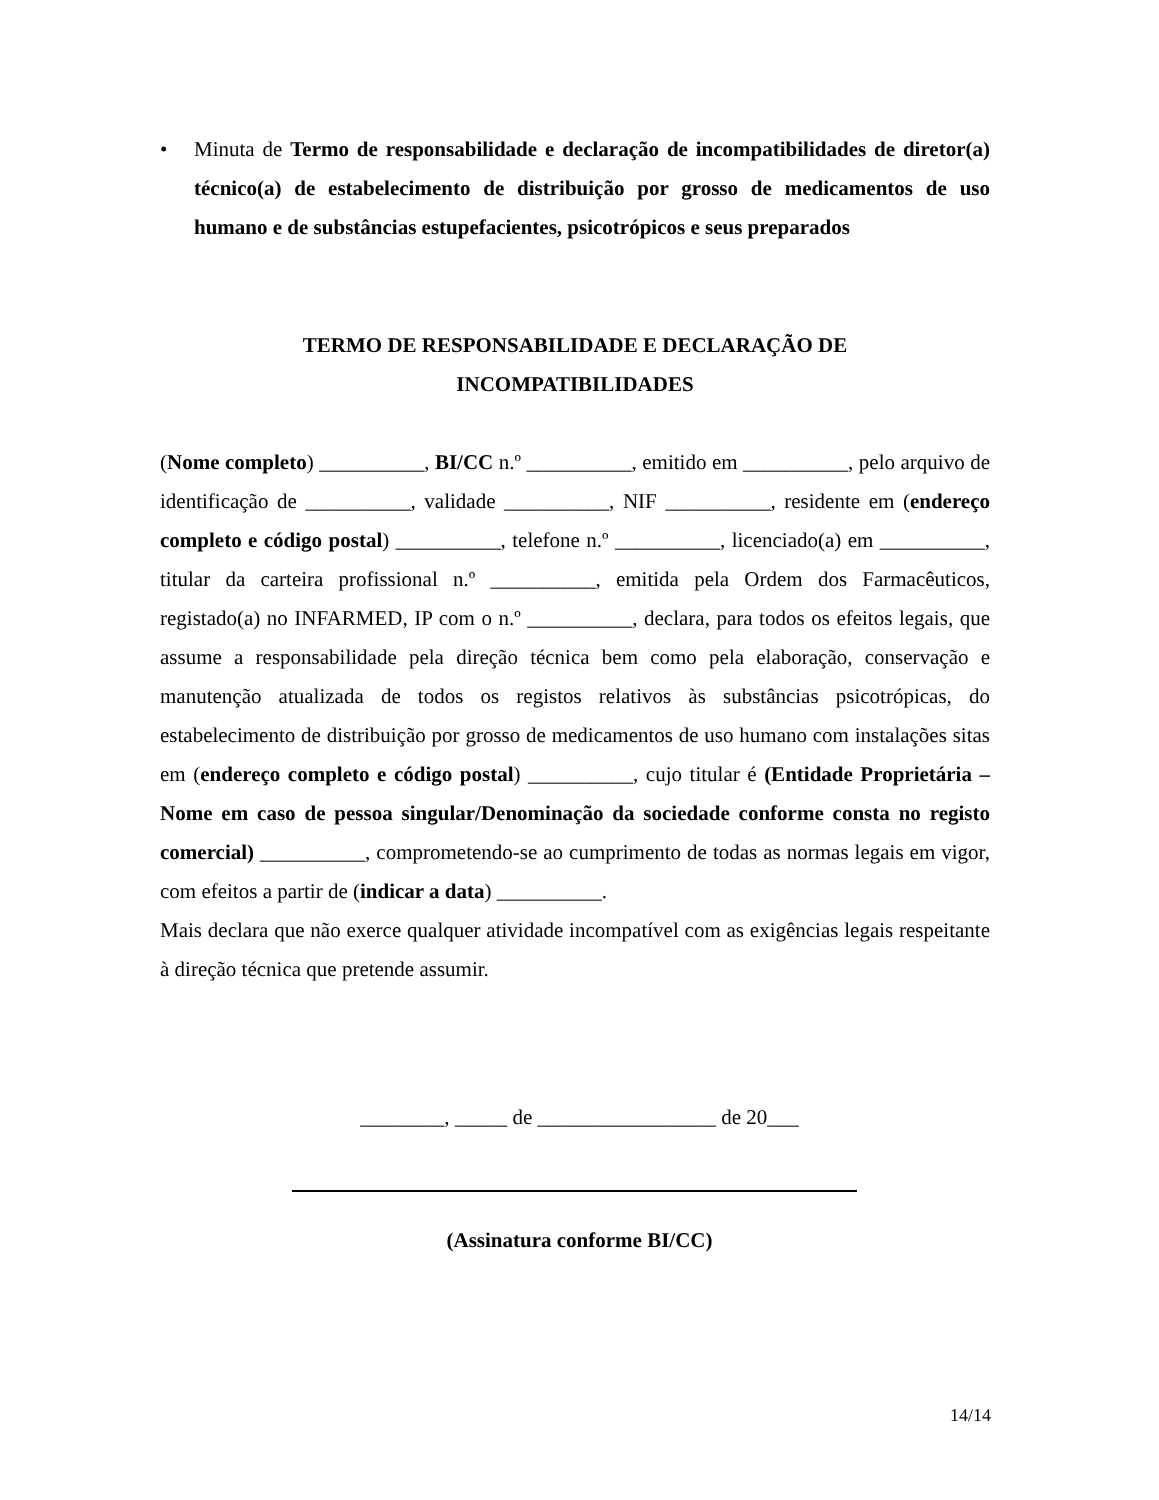• Minuta de Termo de responsabilidade e declaração de incompatibilidades de diretor(a) técnico(a) de estabelecimento de distribuição por grosso de medicamentos de uso humano e de substâncias estupefacientes, psicotrópicos e seus preparados
TERMO DE RESPONSABILIDADE E DECLARAÇÃO DE
INCOMPATIBILIDADES
(Nome completo) __________, BI/CC n.º __________, emitido em __________, pelo arquivo de identificação de __________, validade __________, NIF __________, residente em (endereço completo e código postal) __________, telefone n.º __________, licenciado(a) em __________, titular da carteira profissional n.º __________, emitida pela Ordem dos Farmacêuticos, registado(a) no INFARMED, IP com o n.º __________, declara, para todos os efeitos legais, que assume a responsabilidade pela direção técnica bem como pela elaboração, conservação e manutenção atualizada de todos os registos relativos às substâncias psicotrópicas, do estabelecimento de distribuição por grosso de medicamentos de uso humano com instalações sitas em (endereço completo e código postal) __________, cujo titular é (Entidade Proprietária – Nome em caso de pessoa singular/Denominação da sociedade conforme consta no registo comercial) __________, comprometendo-se ao cumprimento de todas as normas legais em vigor, com efeitos a partir de (indicar a data) __________.
Mais declara que não exerce qualquer atividade incompatível com as exigências legais respeitante à direção técnica que pretende assumir.
________, _____ de _________________ de 20___
(Assinatura conforme BI/CC)
14/14